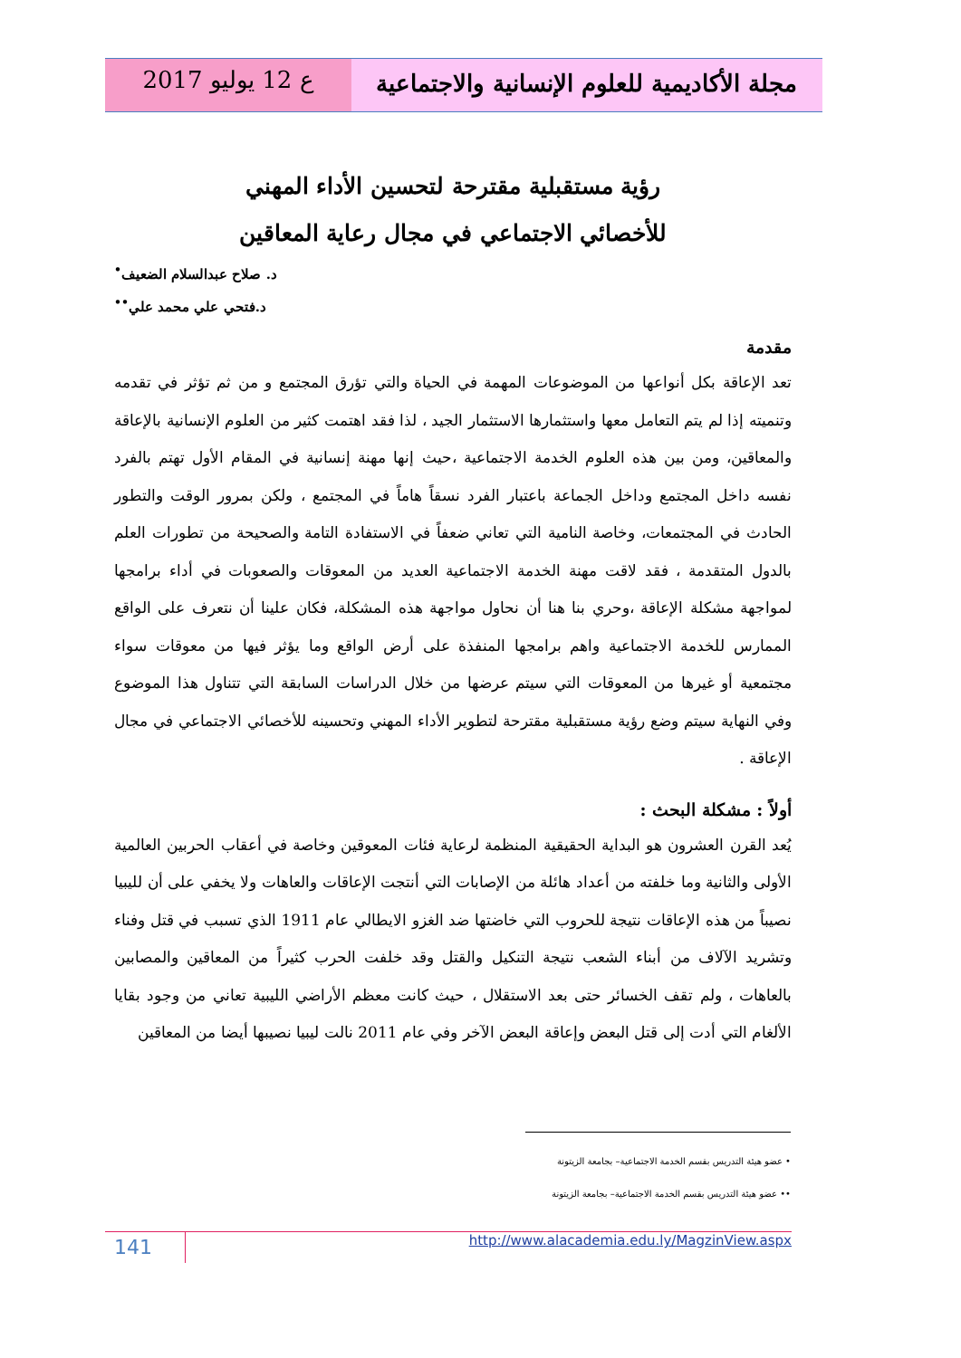مجلة الأكاديمية للعلوم الإنسانية والاجتماعية
ع 12 يوليو 2017
رؤية مستقبلية مقترحة لتحسين الأداء المهني
للأخصائي الاجتماعي في مجال رعاية المعاقين
د. صلاح عبدالسلام الضعيف<sup>•</sup>
د.فتحي علي محمد علي<sup>••</sup>
مقدمة
تعد الإعاقة بكل أنواعها من الموضوعات المهمة في الحياة والتي تؤرق المجتمع و من ثم تؤثر في تقدمه وتنميته إذا لم يتم التعامل معها واستثمارها الاستثمار الجيد ، لذا فقد اهتمت كثير من العلوم الإنسانية بالإعاقة والمعاقين، ومن بين هذه العلوم الخدمة الاجتماعية ،حيث إنها مهنة إنسانية في المقام الأول تهتم بالفرد نفسه داخل المجتمع وداخل الجماعة باعتبار الفرد نسقاً هاماً في المجتمع ، ولكن بمرور الوقت والتطور الحادث في المجتمعات، وخاصة النامية التي تعاني ضعفاً في الاستفادة التامة والصحيحة من تطورات العلم بالدول المتقدمة ، فقد لاقت مهنة الخدمة الاجتماعية العديد من المعوقات والصعوبات في أداء برامجها لمواجهة مشكلة الإعاقة ،وحري بنا هنا أن نحاول مواجهة هذه المشكلة، فكان علينا أن نتعرف على الواقع الممارس للخدمة الاجتماعية واهم برامجها المنفذة على أرض الواقع وما يؤثر فيها من معوقات سواء مجتمعية أو غيرها من المعوقات التي سيتم عرضها من خلال الدراسات السابقة التي تتناول هذا الموضوع وفي النهاية سيتم وضع رؤية مستقبلية مقترحة لتطوير الأداء المهني وتحسينه للأخصائي الاجتماعي في مجال الإعاقة .
أولاً : مشكلة البحث :
يُعد القرن العشرون هو البداية الحقيقية المنظمة لرعاية فئات المعوقين وخاصة في أعقاب الحربين العالمية الأولى والثانية وما خلفته من أعداد هائلة من الإصابات التي أنتجت الإعاقات والعاهات ولا يخفي على أن لليبيا نصيباً من هذه الإعاقات نتيجة للحروب التي خاضتها ضد الغزو الايطالي عام 1911 الذي تسبب في قتل وفناء وتشريد الآلاف من أبناء الشعب نتيجة التنكيل والقتل وقد خلفت الحرب كثيراً من المعاقين والمصابين بالعاهات ، ولم تقف الخسائر حتى بعد الاستقلال ، حيث كانت معظم الأراضي الليبية تعاني من وجود بقايا الألغام التي أدت إلى قتل البعض وإعاقة البعض الآخر وفي عام 2011 نالت ليبيا نصيبها أيضا من المعاقين
• عضو هيئة التدريس بقسم الخدمة الاجتماعية– بجامعة الزيتونة
•• عضو هيئة التدريس بقسم الخدمة الاجتماعية– بجامعة الزيتونة
141
http://www.alacademia.edu.ly/MagzinView.aspx